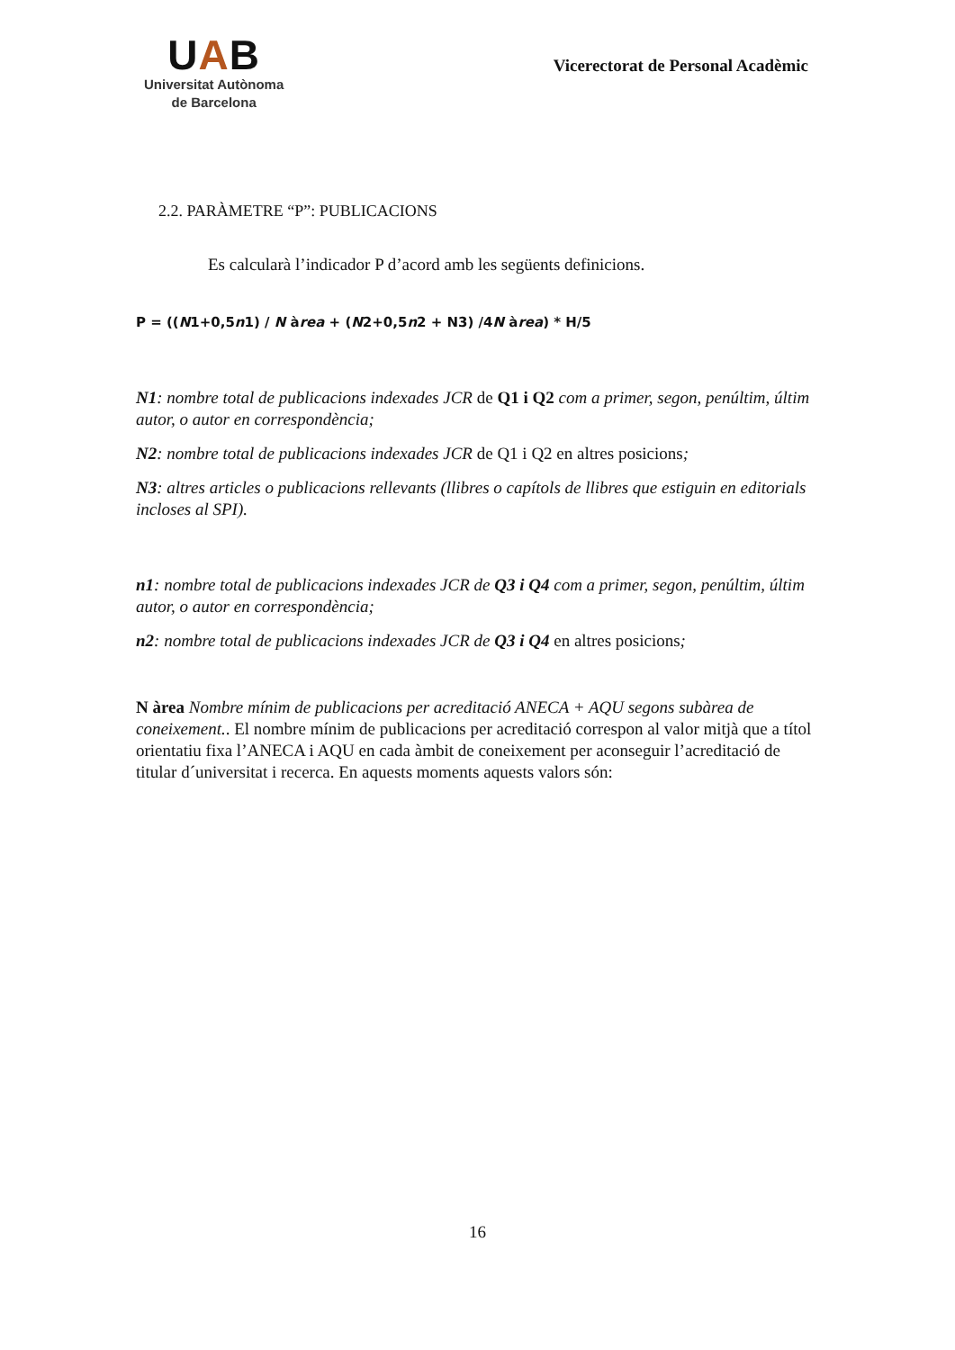UAB
Universitat Autònoma
de Barcelona
Vicerectorat de Personal Acadèmic
2.2. PARÀMETRE “P”: PUBLICACIONS
Es calcularà l’indicador P d’acord amb les següents definicions.
P = ((N1+0,5n1) / N àrea + (N2+0,5n2 + N3) /4N àrea) * H/5
N1: nombre total de publicacions indexades JCR de Q1 i Q2 com a primer, segon, penúltim, últim autor, o autor en correspondència;
N2: nombre total de publicacions indexades JCR de Q1 i Q2 en altres posicions;
N3: altres articles o publicacions rellevants (llibres o capítols de llibres que estiguin en editorials incloses al SPI).
n1: nombre total de publicacions indexades JCR de Q3 i Q4 com a primer, segon, penúltim, últim autor, o autor en correspondència;
n2: nombre total de publicacions indexades JCR de Q3 i Q4 en altres posicions;
N àrea Nombre mínim de publicacions per acreditació ANECA + AQU segons subàrea de coneixement.. El nombre mínim de publicacions per acreditació correspon al valor mitjà que a títol orientatiu fixa l’ANECA i AQU en cada àmbit de coneixement per aconseguir l’acreditació de titular d´universitat i recerca. En aquests moments aquests valors són:
16